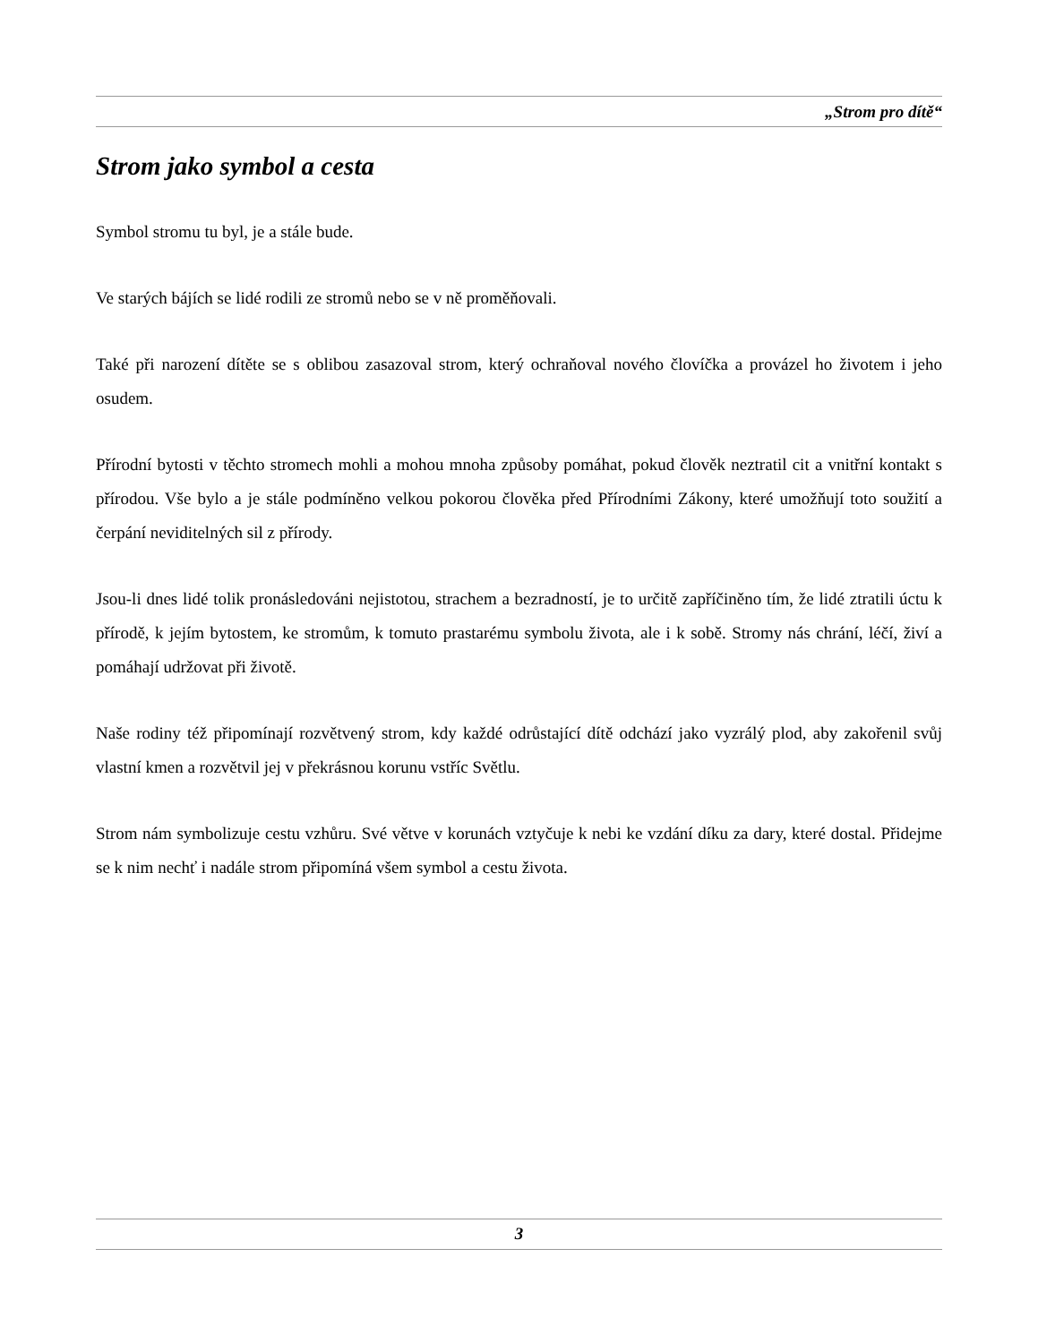„Strom pro dítě“
Strom jako symbol a cesta
Symbol stromu tu byl, je a stále bude.
Ve starých bájích se lidé rodili ze stromů nebo se v ně proměňovali.
Také při narození dítěte se s oblibou zasazoval strom, který ochraňoval nového človíčka a provázel ho životem i jeho osudem.
Přírodní bytosti v těchto stromech mohli a mohou mnoha způsoby pomáhat, pokud člověk neztratil cit a vnitřní kontakt s přírodou. Vše bylo a je stále podmíněno velkou pokorou člověka před Přírodními Zákony, které umožňují toto soužití a čerpání neviditelných sil z přírody.
Jsou-li dnes lidé tolik pronásledováni nejistotou, strachem a bezradností, je to určitě zapříčiněno tím, že lidé ztratili úctu k přírodě, k jejím bytostem, ke stromům, k tomuto prastarému symbolu života, ale i k sobě. Stromy nás chrání, léčí, živí a pomáhají udržovat při životě.
Naše rodiny též připomínají rozvětvený strom, kdy každé odrůstající dítě odchází jako vyzrálý plod, aby zakořenil svůj vlastní kmen a rozvětvil jej v překrásnou korunu vstříc Světlu.
Strom nám symbolizuje cestu vzhůru. Své větve v korunách vztyčuje k nebi ke vzdání díku za dary, které dostal. Přidejme se k nim nechť i nadále strom připomíná všem symbol a cestu života.
3